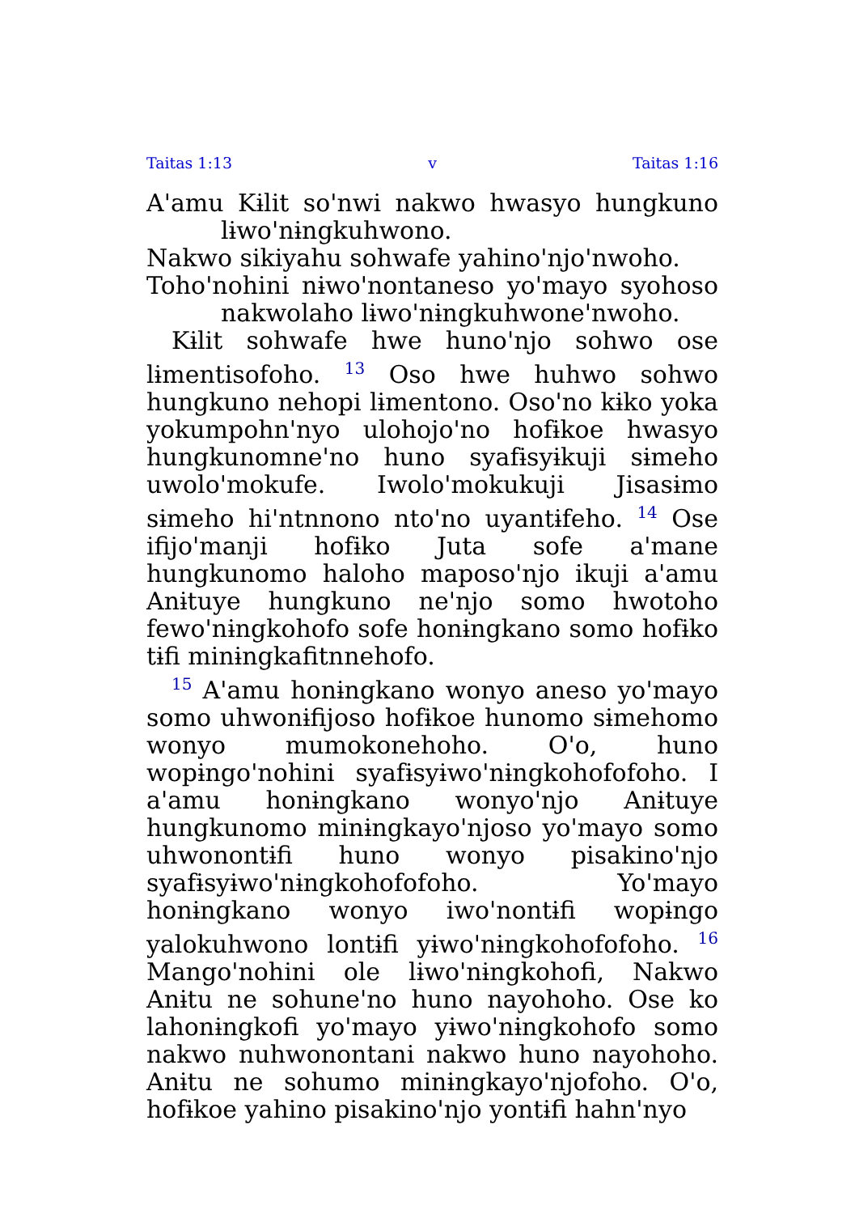Taitas 1:13 v Taitas 1:16
Aꞌamu Kɨlit soꞌnwi nakwo hwasyo hungkuno lɨwoꞌnɨngkuhwono.
Nakwo sikiyahu sohwafe yahinoꞌnjoꞌnwoho.
Tohoꞌnohini nɨwoꞌnontaneso yoꞌmayo syohoso nakwolaho lɨwoꞌnɨngkuhwoneꞌnwoho.
Kɨlit sohwafe hwe hunoꞌnjo sohwo ose lɨmentisofoho. <sup>13</sup> Oso hwe huhwo sohwo hungkuno nehopi lɨmentono. Osoꞌno kɨko yoka yokumpohnꞌnyo ulohojoꞌno hofɨkoe hwasyo hungkunomneꞌno huno syafɨsyɨkuji sɨmeho uwoloꞌmokufe. Iwoloꞌmokukuji Jisasɨmo sɨmeho hiꞌntnnono ntoꞌno uyantɨfeho. <sup>14</sup> Ose ifijoꞌmanji hofɨko Juta sofe aꞌmane hungkunomo haloho maposoꞌnjo ikuji aꞌamu Anɨtuye hungkuno neꞌnjo somo hwotoho fewoꞌnɨngkohofo sofe honɨngkano somo hofɨko tɨfi minɨngkafitnnehofo.
<sup>15</sup> Aꞌamu honɨngkano wonyo aneso yoꞌmayo somo uhwonɨfijoso hofɨkoe hunomo sɨmehomo wonyo mumokonehoho. Oꞌo, huno wopɨngoꞌnohini syafɨsyɨwoꞌnɨngkohofofoho. I aꞌamu honɨngkano wonyoꞌnjo Anɨtuye hungkunomo minɨngkayoꞌnjoso yoꞌmayo somo uhwonontɨfi huno wonyo pisakinoꞌnjo syafɨsyɨwoꞌnɨngkohofofoho. Yoꞌmayo honɨngkano wonyo iwoꞌnontɨfi wopɨngo yalokuhwono lontɨfi yɨwoꞌnɨngkohofofoho. <sup>16</sup> Mangoꞌnohini ole lɨwoꞌnɨngkohofi, Nakwo Anɨtu ne sohuneꞌno huno nayohoho. Ose ko lahonɨngkofi yoꞌmayo yɨwoꞌnɨngkohofo somo nakwo nuhwonontani nakwo huno nayohoho. Anɨtu ne sohumo minɨngkayoꞌnjofoho. Oꞌo, hofɨkoe yahino pisakinoꞌnjo yontɨfi hahnꞌnyo